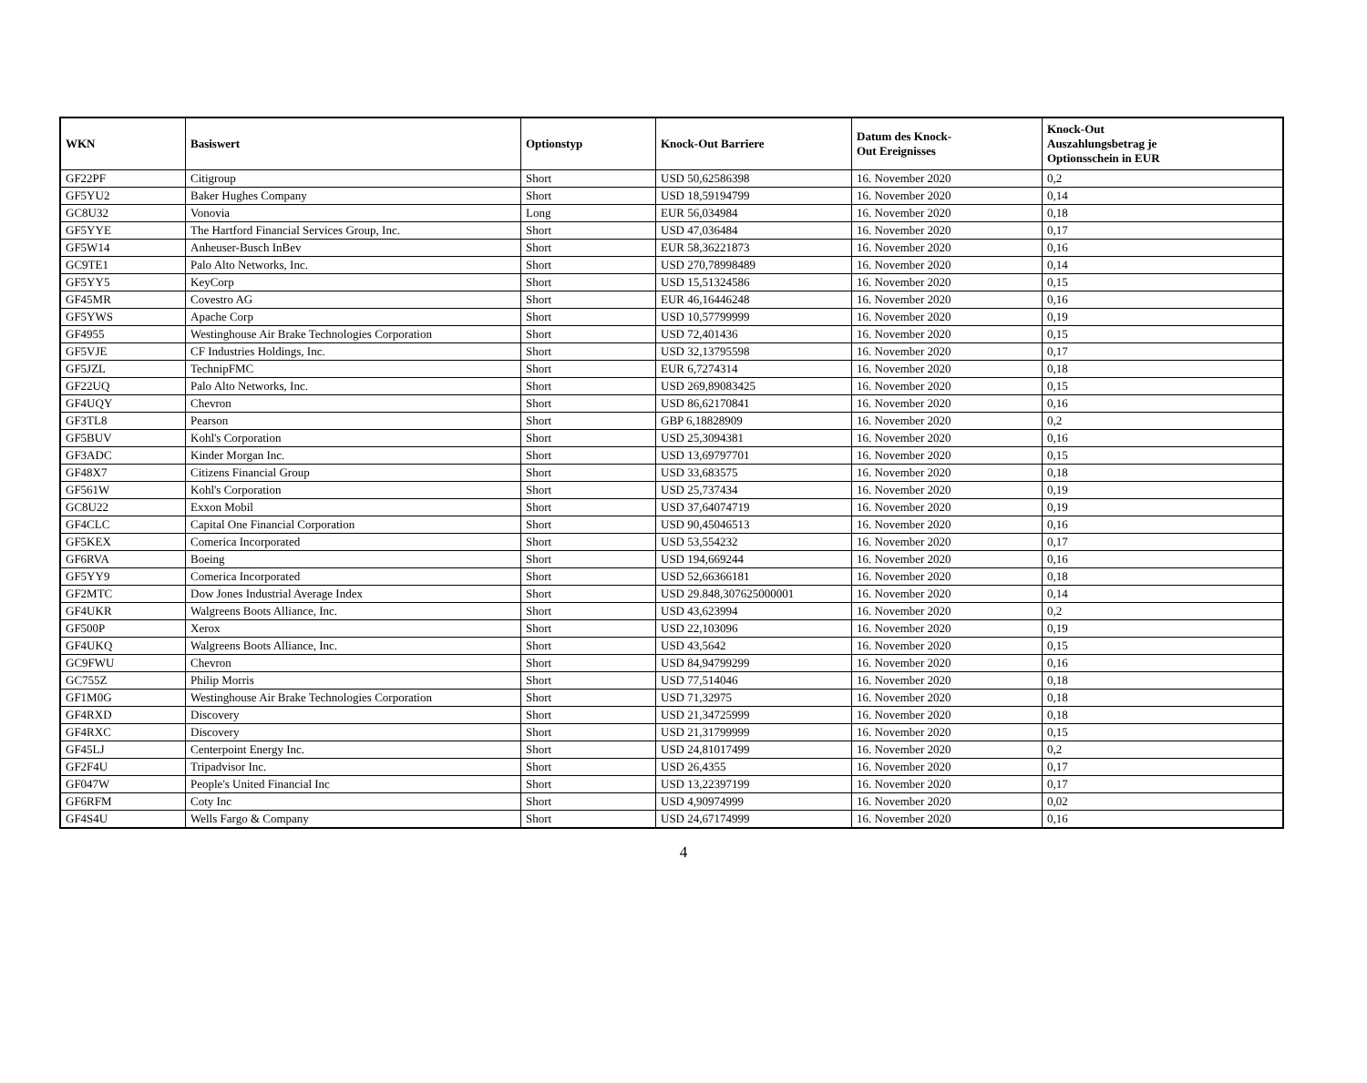| WKN | Basiswert | Optionstyp | Knock-Out Barriere | Datum des Knock- Out Ereignisses | Knock-Out Auszahlungsbetrag je Optionsschein in EUR |
| --- | --- | --- | --- | --- | --- |
| GF22PF | Citigroup | Short | USD 50,62586398 | 16. November 2020 | 0,2 |
| GF5YU2 | Baker Hughes Company | Short | USD 18,59194799 | 16. November 2020 | 0,14 |
| GC8U32 | Vonovia | Long | EUR 56,034984 | 16. November 2020 | 0,18 |
| GF5YYE | The Hartford Financial Services Group, Inc. | Short | USD 47,036484 | 16. November 2020 | 0,17 |
| GF5W14 | Anheuser-Busch InBev | Short | EUR 58,36221873 | 16. November 2020 | 0,16 |
| GC9TE1 | Palo Alto Networks, Inc. | Short | USD 270,78998489 | 16. November 2020 | 0,14 |
| GF5YY5 | KeyCorp | Short | USD 15,51324586 | 16. November 2020 | 0,15 |
| GF45MR | Covestro AG | Short | EUR 46,16446248 | 16. November 2020 | 0,16 |
| GF5YWS | Apache Corp | Short | USD 10,57799999 | 16. November 2020 | 0,19 |
| GF4955 | Westinghouse Air Brake Technologies Corporation | Short | USD 72,401436 | 16. November 2020 | 0,15 |
| GF5VJE | CF Industries Holdings, Inc. | Short | USD 32,13795598 | 16. November 2020 | 0,17 |
| GF5JZL | TechnipFMC | Short | EUR 6,7274314 | 16. November 2020 | 0,18 |
| GF22UQ | Palo Alto Networks, Inc. | Short | USD 269,89083425 | 16. November 2020 | 0,15 |
| GF4UQY | Chevron | Short | USD 86,62170841 | 16. November 2020 | 0,16 |
| GF3TL8 | Pearson | Short | GBP 6,18828909 | 16. November 2020 | 0,2 |
| GF5BUV | Kohl's Corporation | Short | USD 25,3094381 | 16. November 2020 | 0,16 |
| GF3ADC | Kinder Morgan Inc. | Short | USD 13,69797701 | 16. November 2020 | 0,15 |
| GF48X7 | Citizens Financial Group | Short | USD 33,683575 | 16. November 2020 | 0,18 |
| GF561W | Kohl's Corporation | Short | USD 25,737434 | 16. November 2020 | 0,19 |
| GC8U22 | Exxon Mobil | Short | USD 37,64074719 | 16. November 2020 | 0,19 |
| GF4CLC | Capital One Financial Corporation | Short | USD 90,45046513 | 16. November 2020 | 0,16 |
| GF5KEX | Comerica Incorporated | Short | USD 53,554232 | 16. November 2020 | 0,17 |
| GF6RVA | Boeing | Short | USD 194,669244 | 16. November 2020 | 0,16 |
| GF5YY9 | Comerica Incorporated | Short | USD 52,66366181 | 16. November 2020 | 0,18 |
| GF2MTC | Dow Jones Industrial Average Index | Short | USD 29.848,307625000001 | 16. November 2020 | 0,14 |
| GF4UKR | Walgreens Boots Alliance, Inc. | Short | USD 43,623994 | 16. November 2020 | 0,2 |
| GF500P | Xerox | Short | USD 22,103096 | 16. November 2020 | 0,19 |
| GF4UKQ | Walgreens Boots Alliance, Inc. | Short | USD 43,5642 | 16. November 2020 | 0,15 |
| GC9FWU | Chevron | Short | USD 84,94799299 | 16. November 2020 | 0,16 |
| GC755Z | Philip Morris | Short | USD 77,514046 | 16. November 2020 | 0,18 |
| GF1M0G | Westinghouse Air Brake Technologies Corporation | Short | USD 71,32975 | 16. November 2020 | 0,18 |
| GF4RXD | Discovery | Short | USD 21,34725999 | 16. November 2020 | 0,18 |
| GF4RXC | Discovery | Short | USD 21,31799999 | 16. November 2020 | 0,15 |
| GF45LJ | Centerpoint Energy Inc. | Short | USD 24,81017499 | 16. November 2020 | 0,2 |
| GF2F4U | Tripadvisor Inc. | Short | USD 26,4355 | 16. November 2020 | 0,17 |
| GF047W | People's United Financial Inc | Short | USD 13,22397199 | 16. November 2020 | 0,17 |
| GF6RFM | Coty Inc | Short | USD 4,90974999 | 16. November 2020 | 0,02 |
| GF4S4U | Wells Fargo & Company | Short | USD 24,67174999 | 16. November 2020 | 0,16 |
4